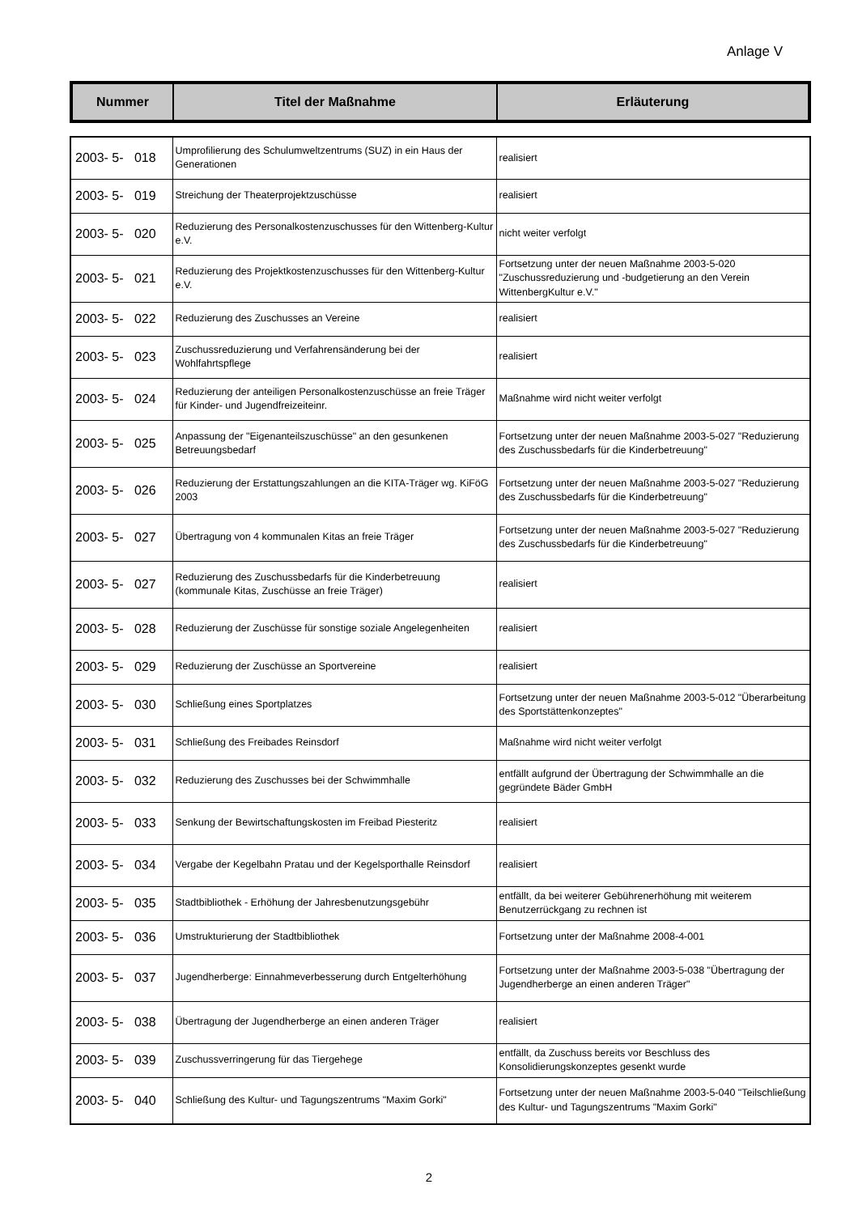Anlage V
| Nummer | Titel der Maßnahme | Erläuterung |
| --- | --- | --- |
| 2003- 5- 018 | Umprofilierung des Schulumweltzentrums (SUZ) in ein Haus der Generationen | realisiert |
| 2003- 5- 019 | Streichung der Theaterprojektzuschüsse | realisiert |
| 2003- 5- 020 | Reduzierung des Personalkostenzuschusses für den Wittenberg-Kultur e.V. | nicht weiter verfolgt |
| 2003- 5- 021 | Reduzierung des Projektkostenzuschusses für den Wittenberg-Kultur e.V. | Fortsetzung unter der neuen Maßnahme 2003-5-020 "Zuschussreduzierung und -budgetierung an den Verein WittenbergKultur e.V." |
| 2003- 5- 022 | Reduzierung des Zuschusses an Vereine | realisiert |
| 2003- 5- 023 | Zuschussreduzierung und Verfahrensänderung bei der Wohlfahrtspflege | realisiert |
| 2003- 5- 024 | Reduzierung der anteiligen Personalkostenzuschüsse an freie Träger für Kinder- und Jugendfreizeiteinr. | Maßnahme wird nicht weiter verfolgt |
| 2003- 5- 025 | Anpassung der "Eigenanteilszuschüsse" an den gesunkenen Betreuungsbedarf | Fortsetzung unter der neuen Maßnahme 2003-5-027 "Reduzierung des Zuschussbedarfs für die Kinderbetreuung" |
| 2003- 5- 026 | Reduzierung der Erstattungszahlungen an die KITA-Träger wg. KiFöG 2003 | Fortsetzung unter der neuen Maßnahme 2003-5-027 "Reduzierung des Zuschussbedarfs für die Kinderbetreuung" |
| 2003- 5- 027 | Übertragung von 4 kommunalen Kitas an freie Träger | Fortsetzung unter der neuen Maßnahme 2003-5-027 "Reduzierung des Zuschussbedarfs für die Kinderbetreuung" |
| 2003- 5- 027 | Reduzierung des Zuschussbedarfs für die Kinderbetreuung (kommunale Kitas, Zuschüsse an freie Träger) | realisiert |
| 2003- 5- 028 | Reduzierung der Zuschüsse für sonstige soziale Angelegenheiten | realisiert |
| 2003- 5- 029 | Reduzierung der Zuschüsse an Sportvereine | realisiert |
| 2003- 5- 030 | Schließung eines Sportplatzes | Fortsetzung unter der neuen Maßnahme 2003-5-012 "Überarbeitung des Sportstättenkonzeptes" |
| 2003- 5- 031 | Schließung des Freibades Reinsdorf | Maßnahme wird nicht weiter verfolgt |
| 2003- 5- 032 | Reduzierung des Zuschusses bei der Schwimmhalle | entfällt aufgrund der Übertragung der Schwimmhalle an die gegründete Bäder GmbH |
| 2003- 5- 033 | Senkung der Bewirtschaftungskosten im Freibad Piesteritz | realisiert |
| 2003- 5- 034 | Vergabe der Kegelbahn Pratau und der Kegelsporthalle Reinsdorf | realisiert |
| 2003- 5- 035 | Stadtbibliothek - Erhöhung der Jahresbenutzungsgebühr | entfällt, da bei weiterer Gebührenerhöhung mit weiterem Benutzerrückgang zu rechnen ist |
| 2003- 5- 036 | Umstrukturierung der Stadtbibliothek | Fortsetzung unter der Maßnahme 2008-4-001 |
| 2003- 5- 037 | Jugendherberge: Einnahmeverbesserung durch Entgelterhöhung | Fortsetzung unter der Maßnahme 2003-5-038 "Übertragung der Jugendherberge an einen anderen Träger" |
| 2003- 5- 038 | Übertragung der Jugendherberge an einen anderen Träger | realisiert |
| 2003- 5- 039 | Zuschussverringerung für das Tiergehege | entfällt, da Zuschuss bereits vor Beschluss des Konsolidierungskonzeptes gesenkt wurde |
| 2003- 5- 040 | Schließung des Kultur- und Tagungszentrums "Maxim Gorki" | Fortsetzung unter der neuen Maßnahme 2003-5-040 "Teilschließung des Kultur- und Tagungszentrums "Maxim Gorki" |
2